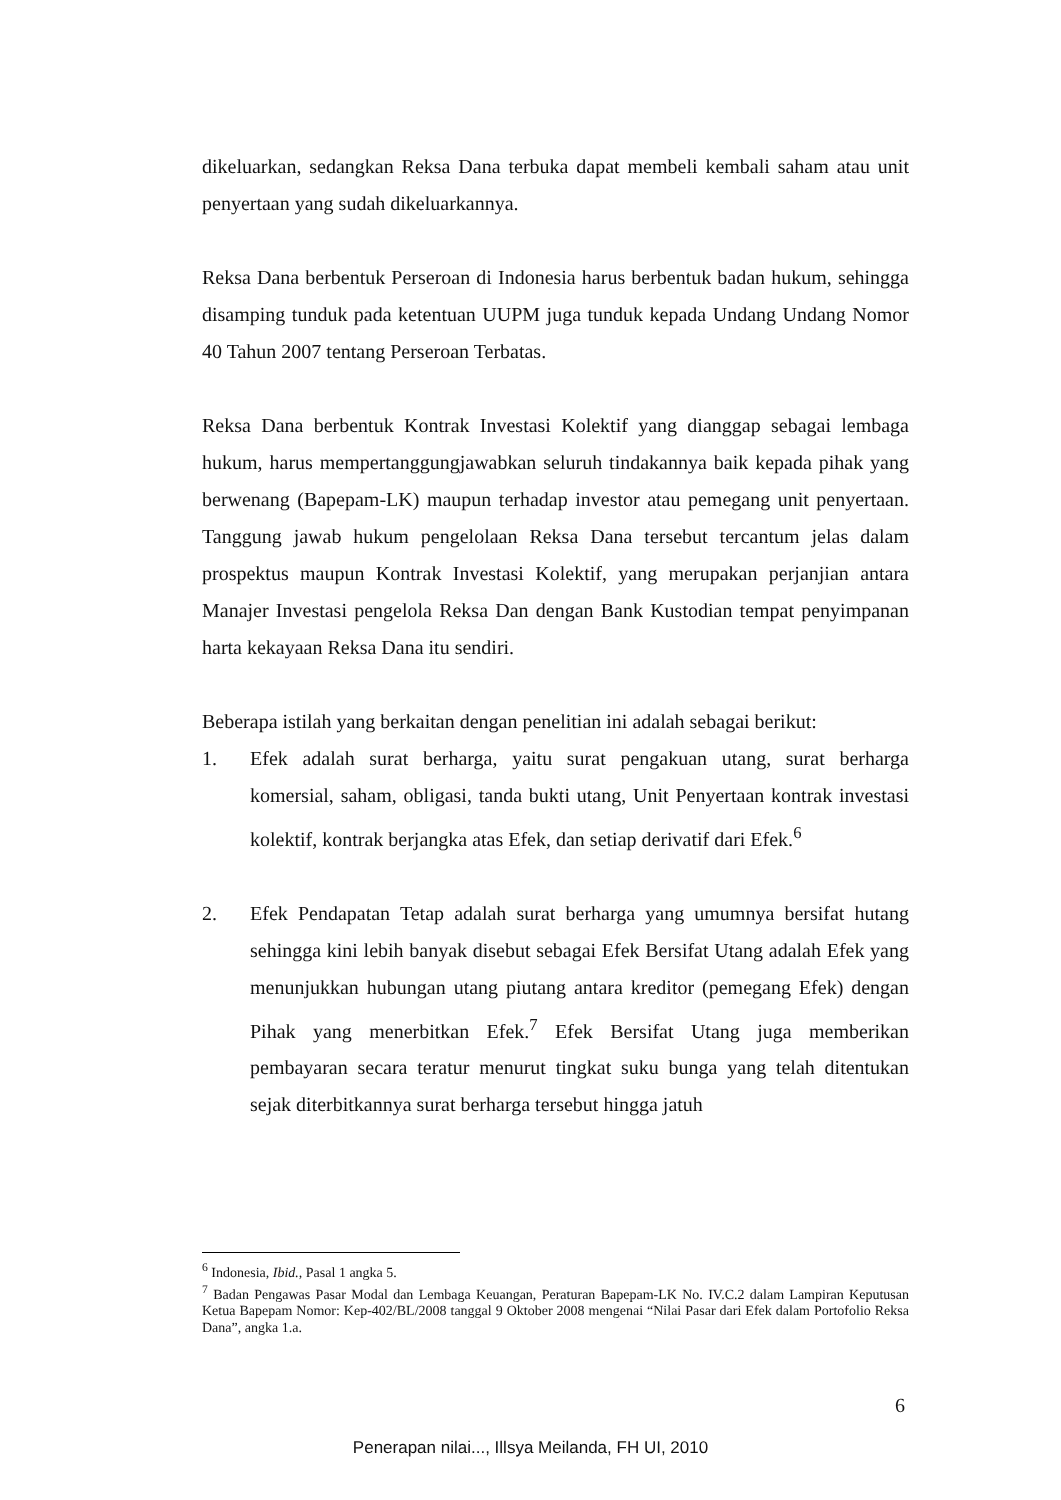dikeluarkan, sedangkan Reksa Dana terbuka dapat membeli kembali saham atau unit penyertaan yang sudah dikeluarkannya.
Reksa Dana berbentuk Perseroan di Indonesia harus berbentuk badan hukum, sehingga disamping tunduk pada ketentuan UUPM juga tunduk kepada Undang Undang Nomor 40 Tahun 2007 tentang Perseroan Terbatas.
Reksa Dana berbentuk Kontrak Investasi Kolektif yang dianggap sebagai lembaga hukum, harus mempertanggungjawabkan seluruh tindakannya baik kepada pihak yang berwenang (Bapepam-LK) maupun terhadap investor atau pemegang unit penyertaan. Tanggung jawab hukum pengelolaan Reksa Dana tersebut tercantum jelas dalam prospektus maupun Kontrak Investasi Kolektif, yang merupakan perjanjian antara Manajer Investasi pengelola Reksa Dan dengan Bank Kustodian tempat penyimpanan harta kekayaan Reksa Dana itu sendiri.
Beberapa istilah yang berkaitan dengan penelitian ini adalah sebagai berikut:
1. Efek adalah surat berharga, yaitu surat pengakuan utang, surat berharga komersial, saham, obligasi, tanda bukti utang, Unit Penyertaan kontrak investasi kolektif, kontrak berjangka atas Efek, dan setiap derivatif dari Efek.<sup>6</sup>
2. Efek Pendapatan Tetap adalah surat berharga yang umumnya bersifat hutang sehingga kini lebih banyak disebut sebagai Efek Bersifat Utang adalah Efek yang menunjukkan hubungan utang piutang antara kreditor (pemegang Efek) dengan Pihak yang menerbitkan Efek.<sup>7</sup> Efek Bersifat Utang juga memberikan pembayaran secara teratur menurut tingkat suku bunga yang telah ditentukan sejak diterbitkannya surat berharga tersebut hingga jatuh
<sup>6</sup> Indonesia, Ibid., Pasal 1 angka 5.
<sup>7</sup> Badan Pengawas Pasar Modal dan Lembaga Keuangan, Peraturan Bapepam-LK No. IV.C.2 dalam Lampiran Keputusan Ketua Bapepam Nomor: Kep-402/BL/2008 tanggal 9 Oktober 2008 mengenai “Nilai Pasar dari Efek dalam Portofolio Reksa Dana”, angka 1.a.
6
Penerapan nilai..., Illsya Meilanda, FH UI, 2010